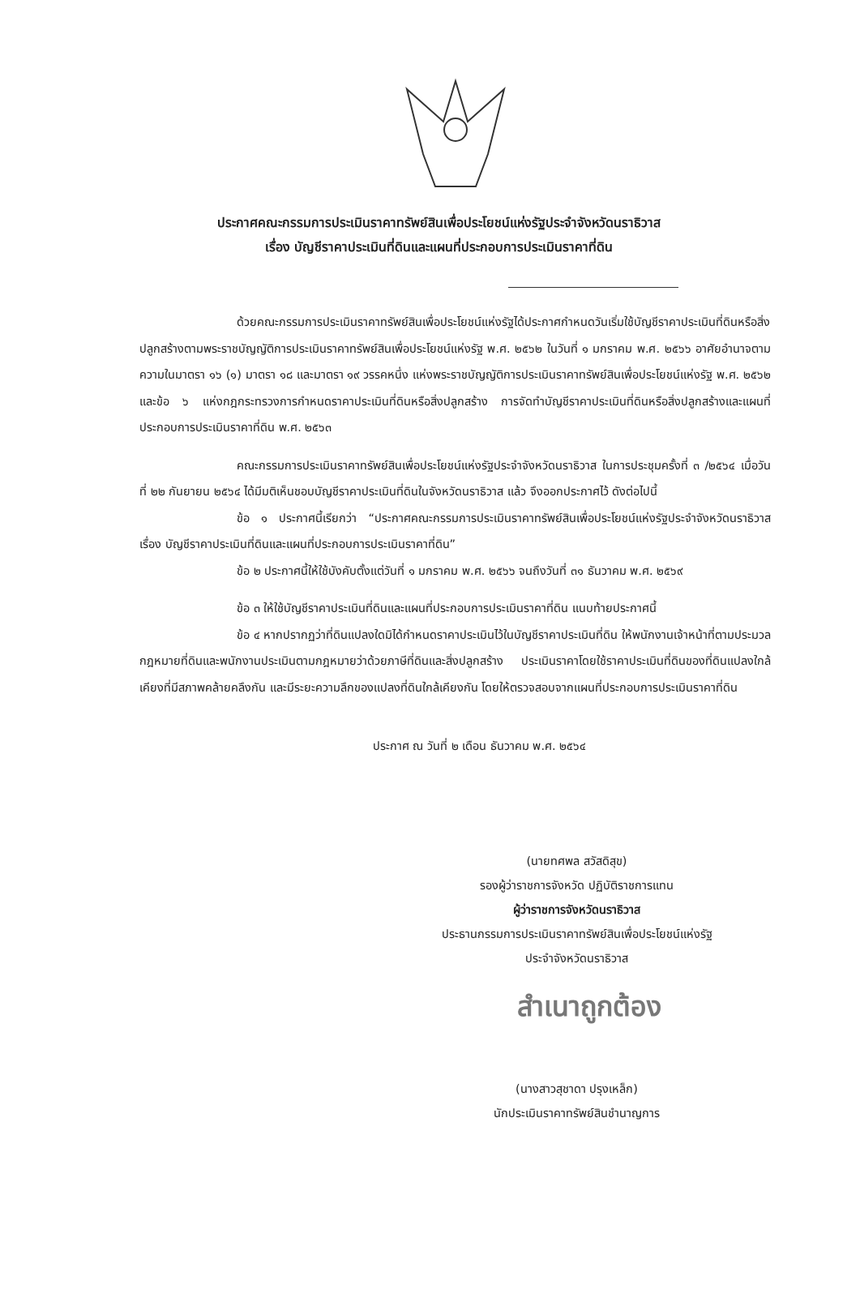ประกาศคณะกรรมการประเมินราคาทรัพย์สินเพื่อประโยชน์แห่งรัฐประจำจังหวัดนราธิวาส
เรื่อง บัญชีราคาประเมินที่ดินและแผนที่ประกอบการประเมินราคาที่ดิน
ด้วยคณะกรรมการประเมินราคาทรัพย์สินเพื่อประโยชน์แห่งรัฐได้ประกาศกำหนดวันเริ่มใช้บัญชีราคาประเมินที่ดินหรือสิ่งปลูกสร้างตามพระราชบัญญัติการประเมินราคาทรัพย์สินเพื่อประโยชน์แห่งรัฐ พ.ศ. ๒๕๖๒ ในวันที่ ๑ มกราคม พ.ศ. ๒๕๖๖ อาศัยอำนาจตามความในมาตรา ๑๖ (๑) มาตรา ๑๘ และมาตรา ๑๙ วรรคหนึ่ง แห่งพระราชบัญญัติการประเมินราคาทรัพย์สินเพื่อประโยชน์แห่งรัฐ พ.ศ. ๒๕๖๒ และข้อ ๖ แห่งกฎกระทรวงการกำหนดราคาประเมินที่ดินหรือสิ่งปลูกสร้าง การจัดทำบัญชีราคาประเมินที่ดินหรือสิ่งปลูกสร้างและแผนที่ประกอบการประเมินราคาที่ดิน พ.ศ. ๒๕๖๓
คณะกรรมการประเมินราคาทรัพย์สินเพื่อประโยชน์แห่งรัฐประจำจังหวัดนราธิวาส ในการประชุมครั้งที่ ๓ /๒๕๖๔ เมื่อวันที่ ๒๒ กันยายน ๒๕๖๔ ได้มีมติเห็นชอบบัญชีราคาประเมินที่ดินในจังหวัดนราธิวาส แล้ว จึงออกประกาศไว้ ดังต่อไปนี้
ข้อ ๑ ประกาศนี้เรียกว่า “ประกาศคณะกรรมการประเมินราคาทรัพย์สินเพื่อประโยชน์แห่งรัฐประจำจังหวัดนราธิวาส เรื่อง บัญชีราคาประเมินที่ดินและแผนที่ประกอบการประเมินราคาที่ดิน”
ข้อ ๒ ประกาศนี้ให้ใช้บังคับตั้งแต่วันที่ ๑ มกราคม พ.ศ. ๒๕๖๖ จนถึงวันที่ ๓๑ ธันวาคม พ.ศ. ๒๕๖๙
ข้อ ๓ ให้ใช้บัญชีราคาประเมินที่ดินและแผนที่ประกอบการประเมินราคาที่ดิน แนบท้ายประกาศนี้
ข้อ ๔ หากปรากฏว่าที่ดินแปลงใดมิได้กำหนดราคาประเมินไว้ในบัญชีราคาประเมินที่ดิน ให้พนักงานเจ้าหน้าที่ตามประมวลกฎหมายที่ดินและพนักงานประเมินตามกฎหมายว่าด้วยภาษีที่ดินและสิ่งปลูกสร้าง ประเมินราคาโดยใช้ราคาประเมินที่ดินของที่ดินแปลงใกล้เคียงที่มีสภาพคล้ายคลึงกัน และมีระยะความลึกของแปลงที่ดินใกล้เคียงกัน โดยให้ตรวจสอบจากแผนที่ประกอบการประเมินราคาที่ดิน
ประกาศ ณ วันที่ ๒ เดือน ธันวาคม พ.ศ. ๒๕๖๔
(นายทศพล สวัสดิสุข)
รองผู้ว่าราชการจังหวัด ปฏิบัติราชการแทน
ผู้ว่าราชการจังหวัดนราธิวาส
ประธานกรรมการประเมินราคาทรัพย์สินเพื่อประโยชน์แห่งรัฐ
ประจำจังหวัดนราธิวาส
สำเนาถูกต้อง
(นางสาวสุชาดา ปรุงเหล็ก)
นักประเมินราคาทรัพย์สินชำนาญการ